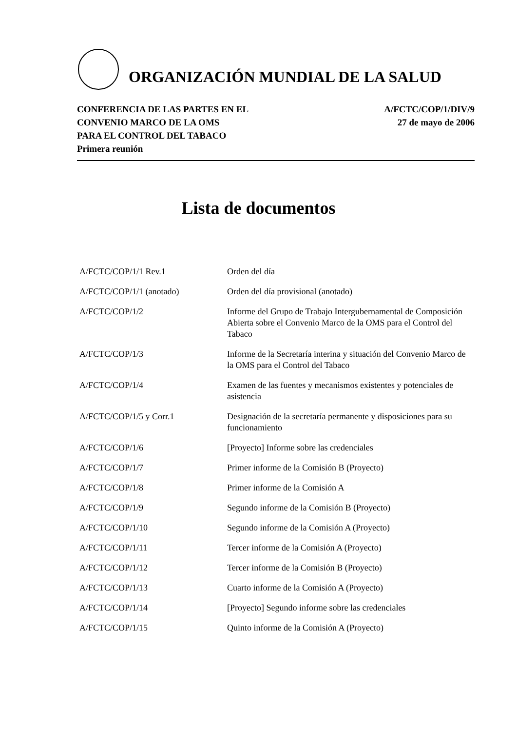ORGANIZACIÓN MUNDIAL DE LA SALUD
CONFERENCIA DE LAS PARTES EN EL
CONVENIO MARCO DE LA OMS
PARA EL CONTROL DEL TABACO
Primera reunión
A/FCTC/COP/1/DIV/9
27 de mayo de 2006
Lista de documentos
| A/FCTC/COP/1/1 Rev.1 | Orden del día |
| A/FCTC/COP/1/1 (anotado) | Orden del día provisional (anotado) |
| A/FCTC/COP/1/2 | Informe del Grupo de Trabajo Intergubernamental de Composición Abierta sobre el Convenio Marco de la OMS para el Control del Tabaco |
| A/FCTC/COP/1/3 | Informe de la Secretaría interina y situación del Convenio Marco de la OMS para el Control del Tabaco |
| A/FCTC/COP/1/4 | Examen de las fuentes y mecanismos existentes y potenciales de asistencia |
| A/FCTC/COP/1/5 y Corr.1 | Designación de la secretaría permanente y disposiciones para su funcionamiento |
| A/FCTC/COP/1/6 | [Proyecto] Informe sobre las credenciales |
| A/FCTC/COP/1/7 | Primer informe de la Comisión B (Proyecto) |
| A/FCTC/COP/1/8 | Primer informe de la Comisión A |
| A/FCTC/COP/1/9 | Segundo informe de la Comisión B (Proyecto) |
| A/FCTC/COP/1/10 | Segundo informe de la Comisión A (Proyecto) |
| A/FCTC/COP/1/11 | Tercer informe de la Comisión A (Proyecto) |
| A/FCTC/COP/1/12 | Tercer informe de la Comisión B (Proyecto) |
| A/FCTC/COP/1/13 | Cuarto informe de la Comisión A (Proyecto) |
| A/FCTC/COP/1/14 | [Proyecto] Segundo informe sobre las credenciales |
| A/FCTC/COP/1/15 | Quinto informe de la Comisión A (Proyecto) |